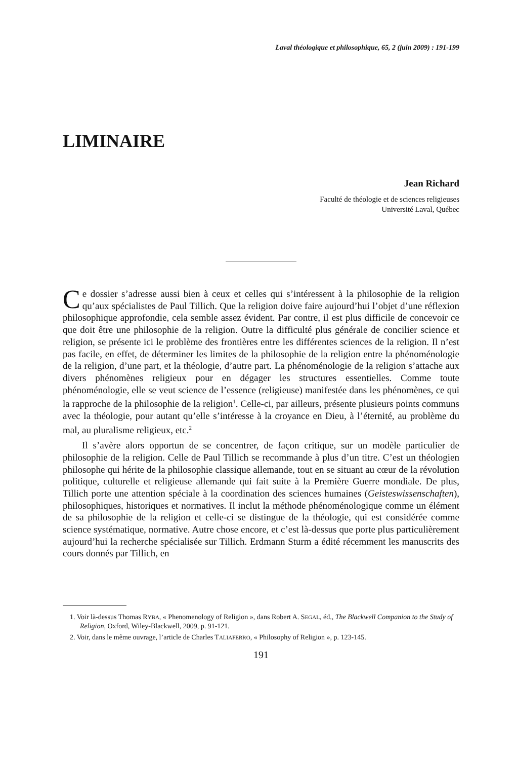Laval théologique et philosophique, 65, 2 (juin 2009) : 191-199
LIMINAIRE
Jean Richard
Faculté de théologie et de sciences religieuses
Université Laval, Québec
Ce dossier s’adresse aussi bien à ceux et celles qui s’intéressent à la philosophie de la religion qu’aux spécialistes de Paul Tillich. Que la religion doive faire aujourd’hui l’objet d’une réflexion philosophique approfondie, cela semble assez évident. Par contre, il est plus difficile de concevoir ce que doit être une philosophie de la religion. Outre la difficulté plus générale de concilier science et religion, se présente ici le problème des frontières entre les différentes sciences de la religion. Il n’est pas facile, en effet, de déterminer les limites de la philosophie de la religion entre la phénoménologie de la religion, d’une part, et la théologie, d’autre part. La phénoménologie de la religion s’attache aux divers phénomènes religieux pour en dégager les structures essentielles. Comme toute phénoménologie, elle se veut science de l’essence (religieuse) manifestée dans les phénomènes, ce qui la rapproche de la philosophie de la religion<sup>1</sup>. Celle-ci, par ailleurs, présente plusieurs points communs avec la théologie, pour autant qu’elle s’intéresse à la croyance en Dieu, à l’éternité, au problème du mal, au pluralisme religieux, etc.<sup>2</sup>
Il s’avère alors opportun de se concentrer, de façon critique, sur un modèle particulier de philosophie de la religion. Celle de Paul Tillich se recommande à plus d’un titre. C’est un théologien philosophe qui hérite de la philosophie classique allemande, tout en se situant au cœur de la révolution politique, culturelle et religieuse allemande qui fait suite à la Première Guerre mondiale. De plus, Tillich porte une attention spéciale à la coordination des sciences humaines (Geisteswissenschaften), philosophiques, historiques et normatives. Il inclut la méthode phénoménologique comme un élément de sa philosophie de la religion et celle-ci se distingue de la théologie, qui est considérée comme science systématique, normative. Autre chose encore, et c’est là-dessus que porte plus particulièrement aujourd’hui la recherche spécialisée sur Tillich. Erdmann Sturm a édité récemment les manuscrits des cours donnés par Tillich, en
1. Voir là-dessus Thomas RYBA, « Phenomenology of Religion », dans Robert A. SEGAL, éd., The Blackwell Companion to the Study of Religion, Oxford, Wiley-Blackwell, 2009, p. 91-121.
2. Voir, dans le même ouvrage, l’article de Charles TALIAFERRO, « Philosophy of Religion », p. 123-145.
191